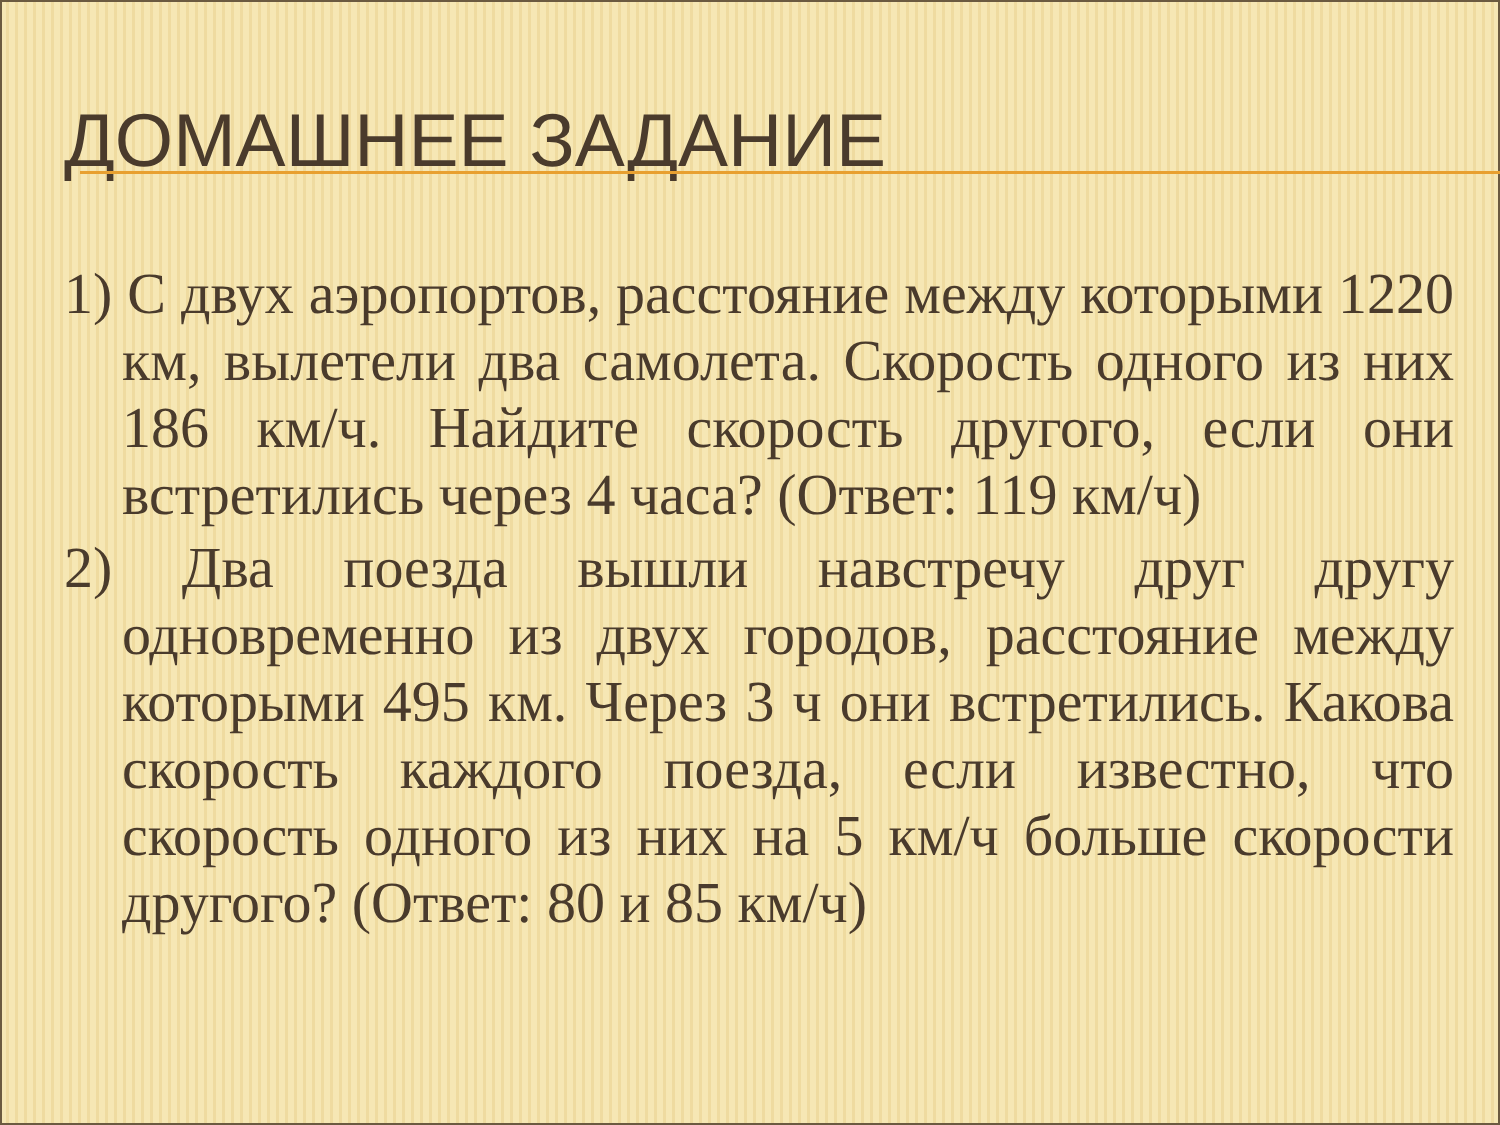ДОМАШНЕЕ ЗАДАНИЕ
1) С двух аэропортов, расстояние между которыми 1220 км, вылетели два самолета. Скорость одного из них 186 км/ч. Найдите скорость другого, если они встретились через 4 часа? (Ответ: 119 км/ч)
2) Два поезда вышли навстречу друг другу одновременно из двух городов, расстояние между которыми 495 км. Через 3 ч они встретились. Какова скорость каждого поезда, если известно, что скорость одного из них на 5 км/ч больше скорости другого? (Ответ: 80 и 85 км/ч)